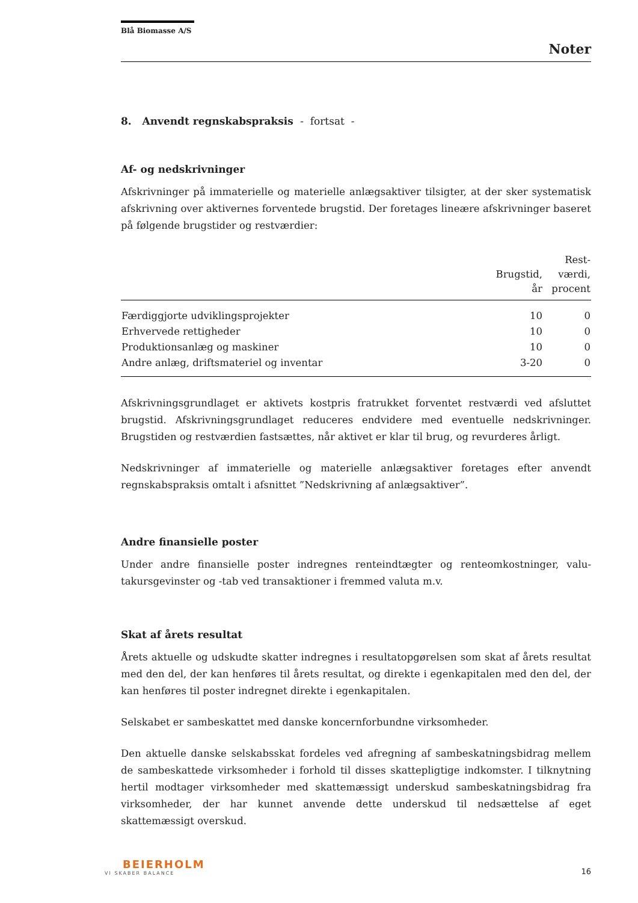Blå Biomasse A/S
Noter
8. Anvendt regnskabspraksis - fortsat -
Af- og nedskrivninger
Afskrivninger på immaterielle og materielle anlægsaktiver tilsigter, at der sker systematisk afskrivning over aktivernes forventede brugstid. Der foretages lineære afskrivninger baseret på følgende brugstider og restværdier:
| | Brugstid, år | Rest- værdi, procent |
| --- | --- | --- |
| Færdiggjorte udviklingsprojekter | 10 | 0 |
| Erhvervede rettigheder | 10 | 0 |
| Produktionsanlæg og maskiner | 10 | 0 |
| Andre anlæg, driftsmateriel og inventar | 3-20 | 0 |
Afskrivningsgrundlaget er aktivets kostpris fratrukket forventet restværdi ved afsluttet brugstid. Afskrivningsgrundlaget reduceres endvidere med eventuelle nedskrivninger. Brugstiden og restværdien fastsættes, når aktivet er klar til brug, og revurderes årligt.
Nedskrivninger af immaterielle og materielle anlægsaktiver foretages efter anvendt regnskabspraksis omtalt i afsnittet ”Nedskrivning af anlægsaktiver”.
Andre finansielle poster
Under andre finansielle poster indregnes renteindtægter og renteomkostninger, valu­takursgevinster og -tab ved transaktioner i fremmed valuta m.v.
Skat af årets resultat
Årets aktuelle og udskudte skatter indregnes i resultatopgørelsen som skat af årets resultat med den del, der kan henføres til årets resultat, og direkte i egenkapitalen med den del, der kan henføres til poster indregnet direkte i egenkapitalen.
Selskabet er sambeskattet med danske koncernforbundne virksomheder.
Den aktuelle danske selskabsskat fordeles ved afregning af sambeskatningsbidrag mellem de sambeskattede virksomheder i forhold til disses skattepligtige indkomster. I tilknytning hertil modtager virksomheder med skattemæssigt underskud sambeskatningsbidrag fra virksom­heder, der har kunnet anvende dette underskud til nedsættelse af eget skattemæssigt over­skud.
BEIERHOLM
VI SKABER BALANCE
16